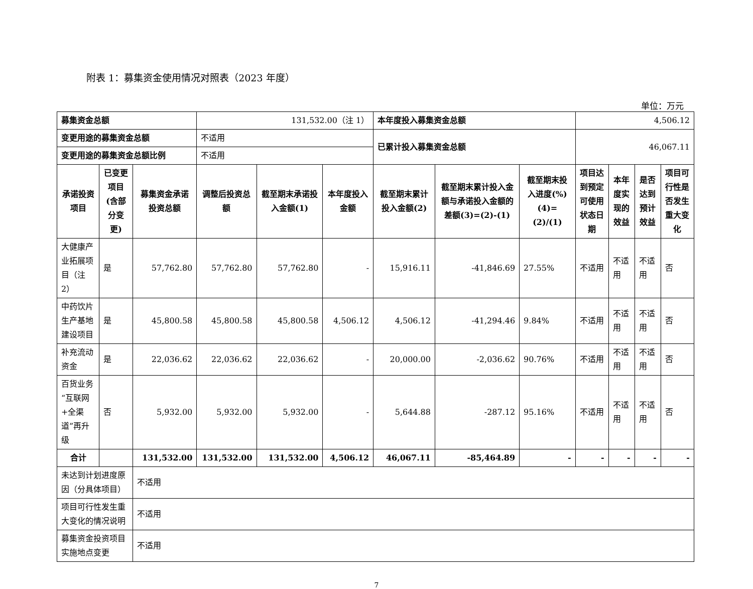附表 1：募集资金使用情况对照表（2023 年度）
单位：万元
| 募集资金总额 | | | 131,532.00（注 1） | | | 本年度投入募集资金总额 | | | 4,506.12 | | | |
| 变更用途的募集资金总额 | | | 不适用 | | | 已累计投入募集资金总额 | | | 46,067.11 | | | |
| 变更用途的募集资金总额比例 | | | 不适用 | | | | | | | | | |
| 承诺投资项目 | 已变更项目(含部分变更) | 募集资金承诺投资总额 | 调整后投资总额 | 截至期末承诺投入金额(1) | 本年度投入金额 | 截至期末累计投入金额(2) | 截至期末累计投入金额与承诺投入金额的差额(3)=(2)-(1) | 截至期末投入进度(%)(4)=(2)/(1) | 项目达到预定可使用状态日期 | 本年度实现的效益 | 是否达到预计效益 | 项目可行性是否发生重大变化 |
| 大健康产业拓展项目（注 2） | 是 | 57,762.80 | 57,762.80 | 57,762.80 | - | 15,916.11 | -41,846.69 | 27.55% | 不适用 | 不适用 | 不适用 | 否 |
| 中药饮片生产基地建设项目 | 是 | 45,800.58 | 45,800.58 | 45,800.58 | 4,506.12 | 4,506.12 | -41,294.46 | 9.84% | 不适用 | 不适用 | 不适用 | 否 |
| 补充流动资金 | 是 | 22,036.62 | 22,036.62 | 22,036.62 | - | 20,000.00 | -2,036.62 | 90.76% | 不适用 | 不适用 | 不适用 | 否 |
| 百货业务“互联网+全渠道”再升级 | 否 | 5,932.00 | 5,932.00 | 5,932.00 | - | 5,644.88 | -287.12 | 95.16% | 不适用 | 不适用 | 不适用 | 否 |
| 合计 | | 131,532.00 | 131,532.00 | 131,532.00 | 4,506.12 | 46,067.11 | -85,464.89 | - | - | - | - | - |
| 未达到计划进度原因（分具体项目） | | 不适用 | | | | | | | | | | |
| 项目可行性发生重大变化的情况说明 | | 不适用 | | | | | | | | | | |
| 募集资金投资项目实施地点变更 | | 不适用 | | | | | | | | | | |
7